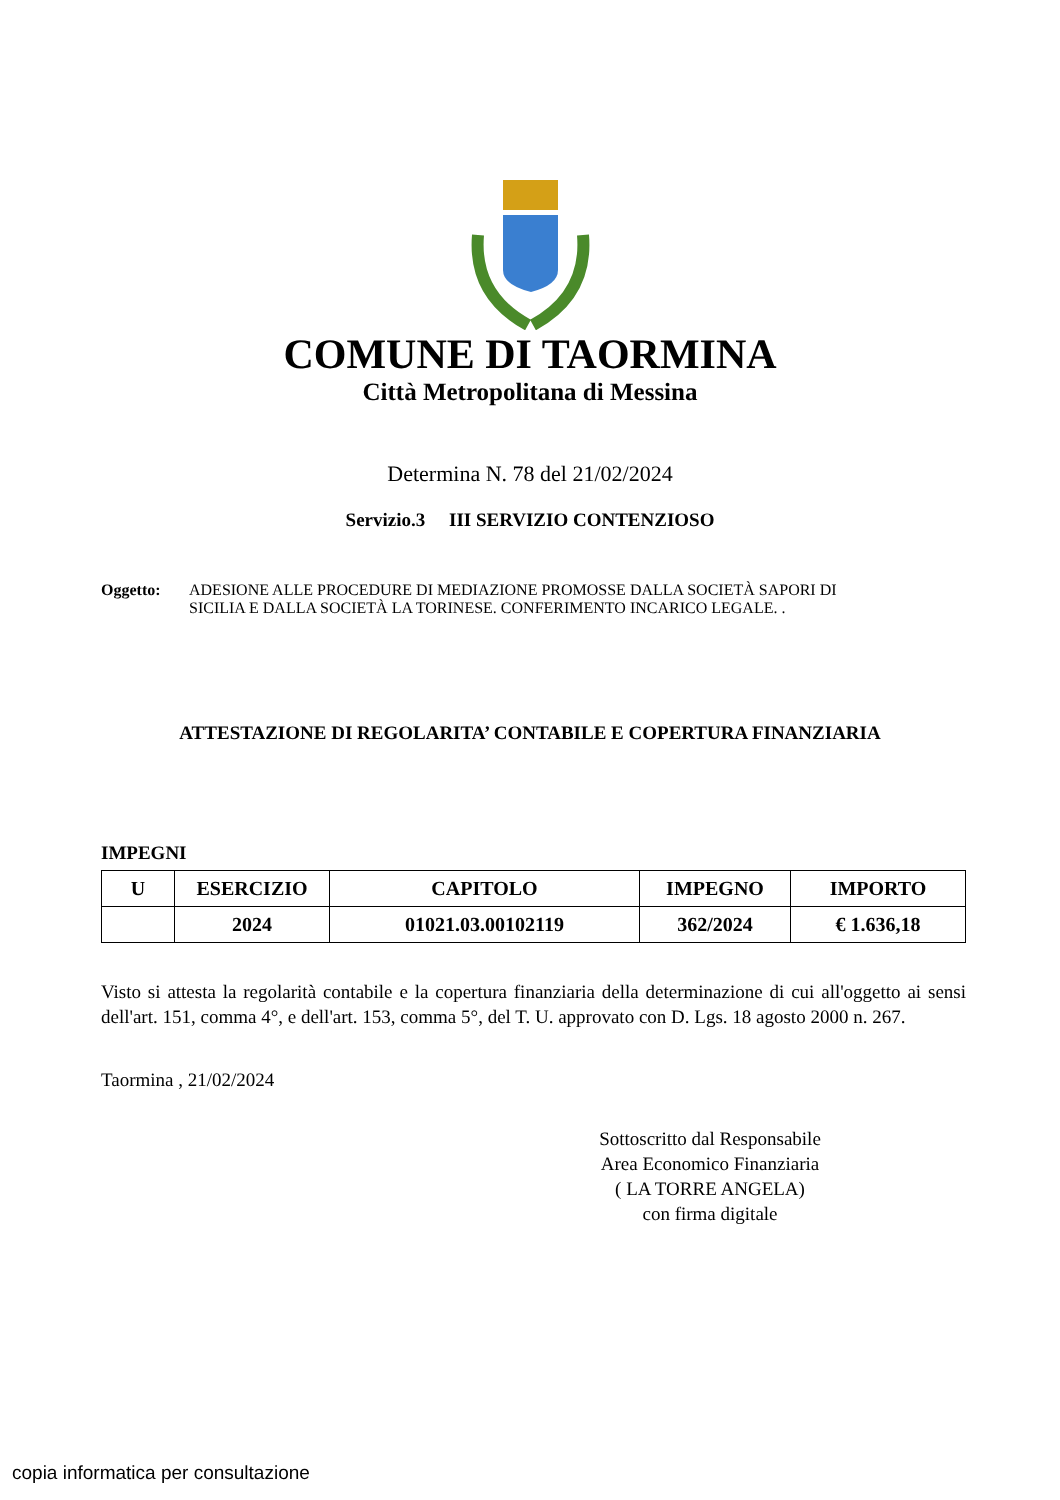COMUNE DI TAORMINA
Città Metropolitana di Messina
Determina N. 78 del 21/02/2024
Servizio.3 III SERVIZIO CONTENZIOSO
Oggetto: ADESIONE ALLE PROCEDURE DI MEDIAZIONE PROMOSSE DALLA SOCIETÀ SAPORI DI
SICILIA E DALLA SOCIETÀ LA TORINESE. CONFERIMENTO INCARICO LEGALE. .
ATTESTAZIONE DI REGOLARITA’ CONTABILE E COPERTURA FINANZIARIA
IMPEGNI
| U | ESERCIZIO | CAPITOLO | IMPEGNO | IMPORTO |
| --- | --- | --- | --- | --- |
| | 2024 | 01021.03.00102119 | 362/2024 | € 1.636,18 |
Visto si attesta la regolarità contabile e la copertura finanziaria della determinazione di cui all'oggetto ai sensi dell'art. 151, comma 4°, e dell'art. 153, comma 5°, del T. U. approvato con D. Lgs. 18 agosto 2000 n. 267.
Taormina , 21/02/2024
Sottoscritto dal Responsabile
Area Economico Finanziaria
( LA TORRE ANGELA)
con firma digitale
copia informatica per consultazione